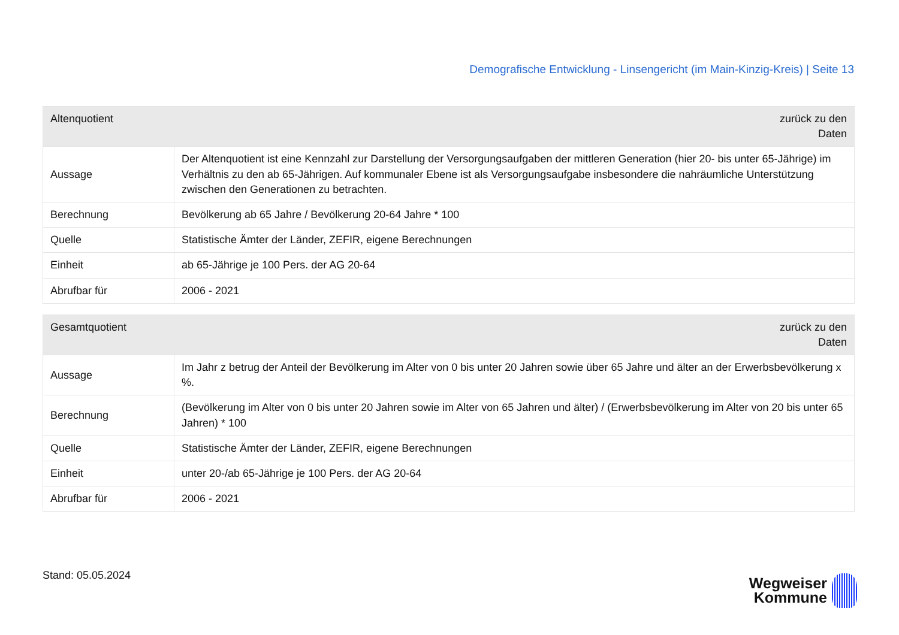Demografische Entwicklung - Linsengericht (im Main-Kinzig-Kreis) | Seite 13
| Altenquotient zurück zu den Daten | |
| --- | --- |
| Aussage | Der Altenquotient ist eine Kennzahl zur Darstellung der Versorgungsaufgaben der mittleren Generation (hier 20- bis unter 65-Jährige) im Verhältnis zu den ab 65-Jährigen. Auf kommunaler Ebene ist als Versorgungsaufgabe insbesondere die nahräumliche Unterstützung zwischen den Generationen zu betrachten. |
| Berechnung | Bevölkerung ab 65 Jahre / Bevölkerung 20-64 Jahre * 100 |
| Quelle | Statistische Ämter der Länder, ZEFIR, eigene Berechnungen |
| Einheit | ab 65-Jährige je 100 Pers. der AG 20-64 |
| Abrufbar für | 2006 - 2021 |
| Gesamtquotient zurück zu den Daten | |
| --- | --- |
| Aussage | Im Jahr z betrug der Anteil der Bevölkerung im Alter von 0 bis unter 20 Jahren sowie über 65 Jahre und älter an der Erwerbsbevölkerung x %. |
| Berechnung | (Bevölkerung im Alter von 0 bis unter 20 Jahren sowie im Alter von 65 Jahren und älter) / (Erwerbsbevölkerung im Alter von 20 bis unter 65 Jahren) * 100 |
| Quelle | Statistische Ämter der Länder, ZEFIR, eigene Berechnungen |
| Einheit | unter 20-/ab 65-Jährige je 100 Pers. der AG 20-64 |
| Abrufbar für | 2006 - 2021 |
Stand: 05.05.2024
Wegweiser
Kommune